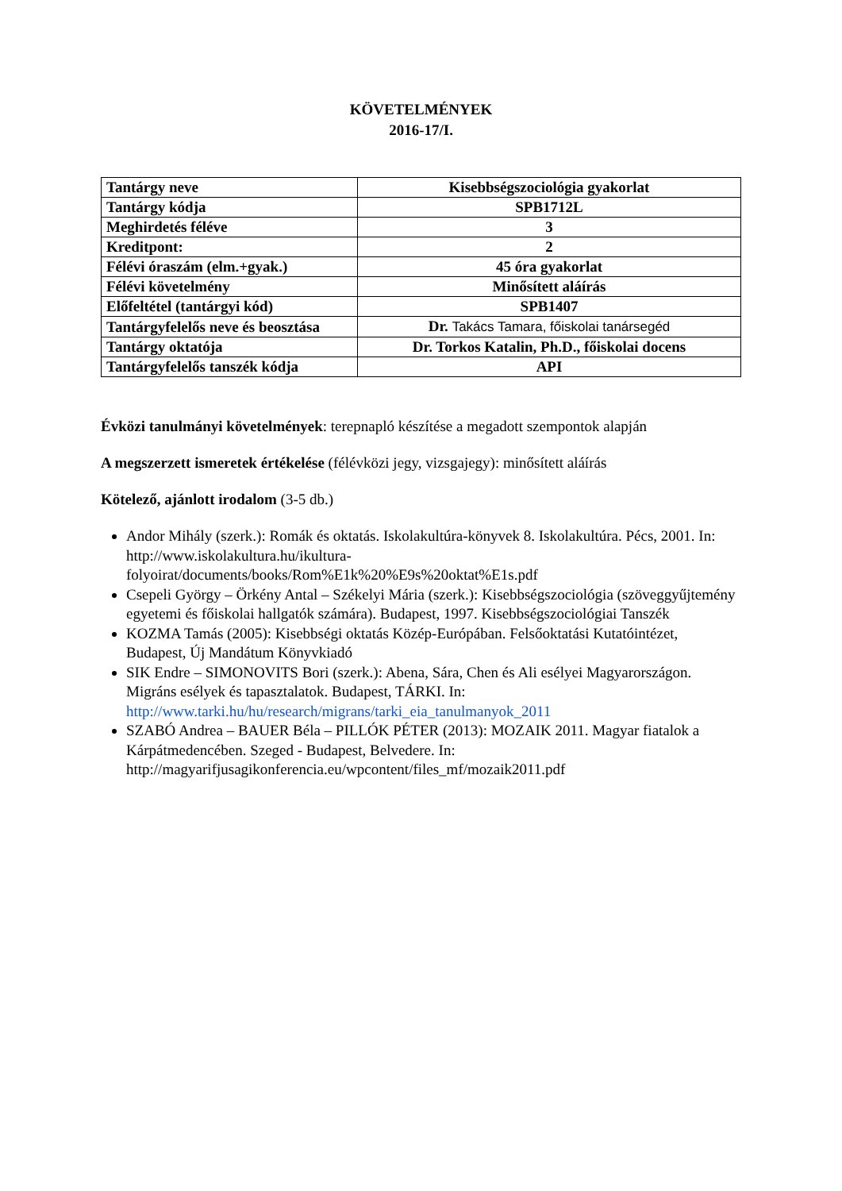KÖVETELMÉNYEK
2016-17/I.
| Tantárgy neve | Kisebbségszociológia gyakorlat |
| Tantárgy kódja | SPB1712L |
| Meghirdetés féléve | 3 |
| Kreditpont: | 2 |
| Félévi óraszám (elm.+gyak.) | 45 óra gyakorlat |
| Félévi követelmény | Minősített aláírás |
| Előfeltétel (tantárgyi kód) | SPB1407 |
| Tantárgyfelelős neve és beosztása | Dr. Takács Tamara, főiskolai tanársegéd |
| Tantárgy oktatója | Dr. Torkos Katalin, Ph.D., főiskolai docens |
| Tantárgyfelelős tanszék kódja | API |
Évközi tanulmányi követelmények: terepnapló készítése a megadott szempontok alapján
A megszerzett ismeretek értékelése (félévközi jegy, vizsgajegy): minősített aláírás
Kötelező, ajánlott irodalom (3-5 db.)
Andor Mihály (szerk.): Romák és oktatás. Iskolakultúra-könyvek 8. Iskolakultúra. Pécs, 2001. In: http://www.iskolakultura.hu/ikultura-folyoirat/documents/books/Rom%E1k%20%E9s%20oktat%E1s.pdf
Csepeli György – Örkény Antal – Székelyi Mária (szerk.): Kisebbségszociológia (szöveggyűjtemény egyetemi és főiskolai hallgatók számára). Budapest, 1997. Kisebbségszociológiai Tanszék
KOZMA Tamás (2005): Kisebbségi oktatás Közép-Európában. Felsőoktatási Kutatóintézet, Budapest, Új Mandátum Könyvkiadó
SIK Endre – SIMONOVITS Bori (szerk.): Abena, Sára, Chen és Ali esélyei Magyarországon. Migráns esélyek és tapasztalatok. Budapest, TÁRKI. In: http://www.tarki.hu/hu/research/migrans/tarki_eia_tanulmanyok_2011
SZABÓ Andrea – BAUER Béla – PILLÓK PÉTER (2013): MOZAIK 2011. Magyar fiatalok a Kárpátmedencében. Szeged - Budapest, Belvedere. In: http://magyarifjusagikonferencia.eu/wpcontent/files_mf/mozaik2011.pdf